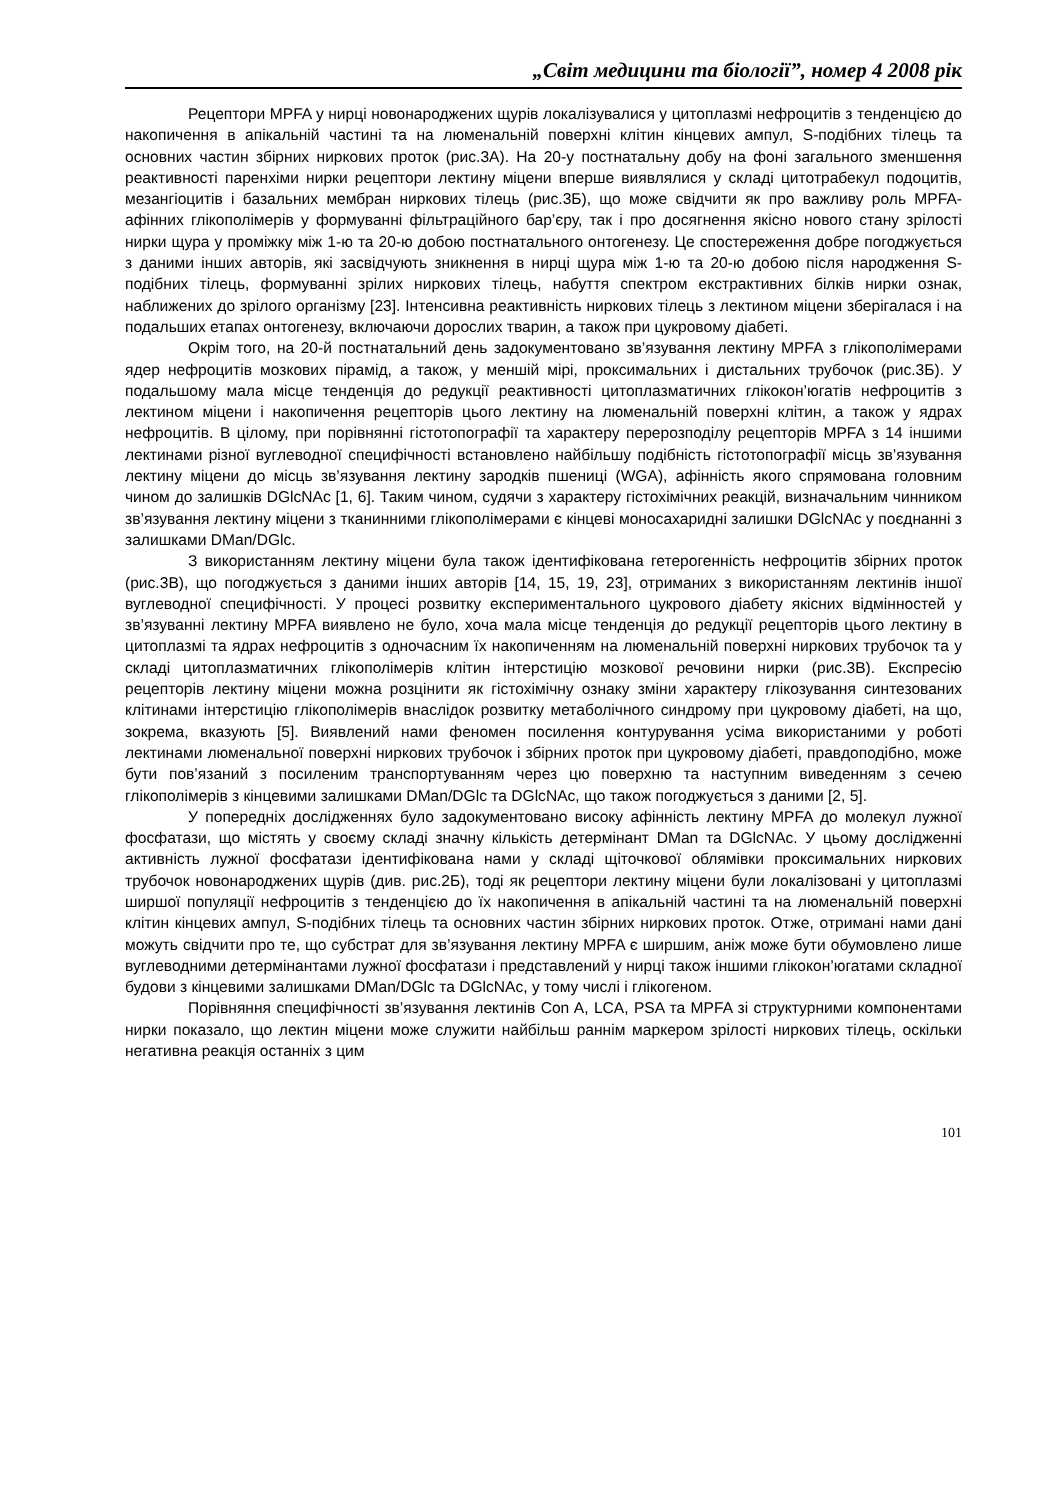„Світ медицини та біології”, номер 4 2008 рік
Рецептори MPFA у нирці новонароджених щурів локалізувалися у цитоплазмі нефроцитів з тенденцією до накопичення в апікальній частині та на люменальній поверхні клітин кінцевих ампул, S-подібних тілець та основних частин збірних ниркових проток (рис.3А). На 20-у постнатальну добу на фоні загального зменшення реактивності паренхіми нирки рецептори лектину міцени вперше виявлялися у складі цитотрабекул подоцитів, мезангіоцитів і базальних мембран ниркових тілець (рис.3Б), що може свідчити як про важливу роль MPFA-афінних глікополімерів у формуванні фільтраційного бар’єру, так і про досягнення якісно нового стану зрілості нирки щура у проміжку між 1-ю та 20-ю добою постнатального онтогенезу. Це спостереження добре погоджується з даними інших авторів, які засвідчують зникнення в нирці щура між 1-ю та 20-ю добою після народження S-подібних тілець, формуванні зрілих ниркових тілець, набуття спектром екстрактивних білків нирки ознак, наближених до зрілого організму [23]. Інтенсивна реактивність ниркових тілець з лектином міцени зберігалася і на подальших етапах онтогенезу, включаючи дорослих тварин, а також при цукровому діабеті.
Окрім того, на 20-й постнатальний день задокументовано зв’язування лектину MPFA з глікополімерами ядер нефроцитів мозкових пірамід, а також, у меншій мірі, проксимальних і дистальних трубочок (рис.3Б). У подальшому мала місце тенденція до редукції реактивності цитоплазматичних глікокон’югатів нефроцитів з лектином міцени і накопичення рецепторів цього лектину на люменальній поверхні клітин, а також у ядрах нефроцитів. В цілому, при порівнянні гістотопографії та характеру перерозподілу рецепторів MPFA з 14 іншими лектинами різної вуглеводної специфічності встановлено найбільшу подібність гістотопографії місць зв’язування лектину міцени до місць зв’язування лектину зародків пшениці (WGA), афінність якого спрямована головним чином до залишків DGlcNAc [1, 6]. Таким чином, судячи з характеру гістохімічних реакцій, визначальним чинником зв’язування лектину міцени з тканинними глікополімерами є кінцеві моносахаридні залишки DGlcNAc у поєднанні з залишками DMan/DGlc.
З використанням лектину міцени була також ідентифікована гетерогенність нефроцитів збірних проток (рис.3В), що погоджується з даними інших авторів [14, 15, 19, 23], отриманих з використанням лектинів іншої вуглеводної специфічності. У процесі розвитку експериментального цукрового діабету якісних відмінностей у зв’язуванні лектину MPFA виявлено не було, хоча мала місце тенденція до редукції рецепторів цього лектину в цитоплазмі та ядрах нефроцитів з одночасним їх накопиченням на люменальній поверхні ниркових трубочок та у складі цитоплазматичних глікополімерів клітин інтерстицію мозкової речовини нирки (рис.3В). Експресію рецепторів лектину міцени можна розцінити як гістохімічну ознаку зміни характеру глікозування синтезованих клітинами інтерстицію глікополімерів внаслідок розвитку метаболічного синдрому при цукровому діабеті, на що, зокрема, вказують [5]. Виявлений нами феномен посилення контурування усіма використаними у роботі лектинами люменальної поверхні ниркових трубочок і збірних проток при цукровому діабеті, правдоподібно, може бути пов’язаний з посиленим транспортуванням через цю поверхню та наступним виведенням з сечею глікополімерів з кінцевими залишками DMan/DGlc та DGlcNAc, що також погоджується з даними [2, 5].
У попередніх дослідженнях було задокументовано високу афінність лектину MPFA до молекул лужної фосфатази, що містять у своєму складі значну кількість детермінант DMan та DGlcNAc. У цьому дослідженні активність лужної фосфатази ідентифікована нами у складі щіточкової облямівки проксимальних ниркових трубочок новонароджених щурів (див. рис.2Б), тоді як рецептори лектину міцени були локалізовані у цитоплазмі ширшої популяції нефроцитів з тенденцією до їх накопичення в апікальній частині та на люменальній поверхні клітин кінцевих ампул, S-подібних тілець та основних частин збірних ниркових проток. Отже, отримані нами дані можуть свідчити про те, що субстрат для зв’язування лектину MPFA є ширшим, аніж може бути обумовлено лише вуглеводними детермінантами лужної фосфатази і представлений у нирці також іншими глікокон’югатами складної будови з кінцевими залишками DMan/DGlc та DGlcNAc, у тому числі і глікогеном.
Порівняння специфічності зв’язування лектинів Con A, LCA, PSA та MPFA зі структурними компонентами нирки показало, що лектин міцени може служити найбільш раннім маркером зрілості ниркових тілець, оскільки негативна реакція останніх з цим
101